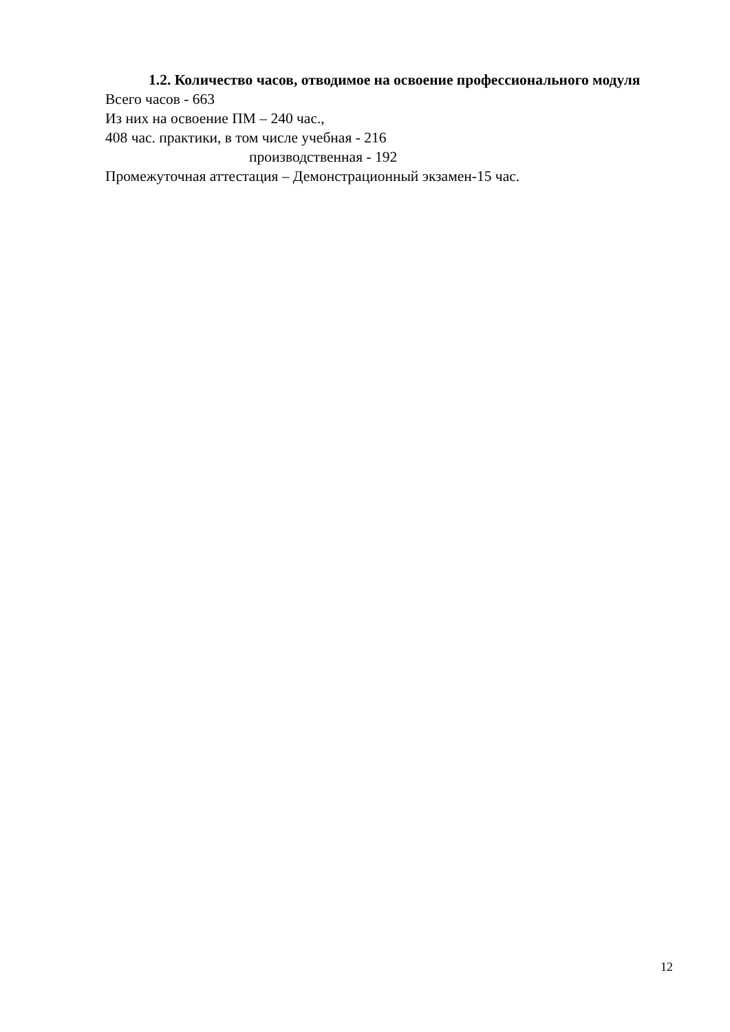1.2. Количество часов, отводимое на освоение профессионального модуля
Всего часов - 663
Из них на освоение ПМ – 240 час.,
408 час. практики, в том числе учебная - 216
производственная - 192
Промежуточная аттестация – Демонстрационный экзамен-15 час.
12